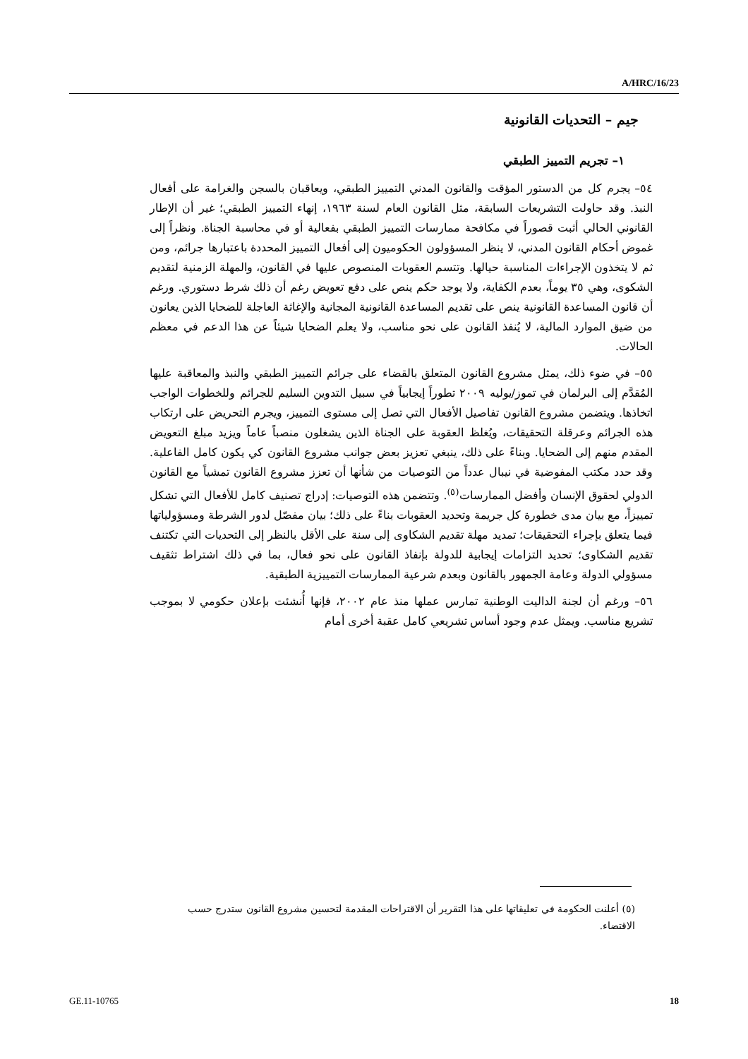A/HRC/16/23
جيم – التحديات القانونية
١– تجريم التمييز الطبقي
٥٤– يجرم كل من الدستور المؤقت والقانون المدني التمييز الطبقي، ويعاقبان بالسجن والغرامة على أفعال النبذ. وقد حاولت التشريعات السابقة، مثل القانون العام لسنة ١٩٦٣، إنهاء التمييز الطبقي؛ غير أن الإطار القانوني الحالي أثبت قصوراً في مكافحة ممارسات التمييز الطبقي بفعالية أو في محاسبة الجناة. ونظراً إلى غموض أحكام القانون المدني، لا ينظر المسؤولون الحكوميون إلى أفعال التمييز المحددة باعتبارها جرائم، ومن ثم لا يتخذون الإجراءات المناسبة حيالها. وتتسم العقوبات المنصوص عليها في القانون، والمهلة الزمنية لتقديم الشكوى، وهي ٣٥ يوماً، بعدم الكفاية، ولا يوجد حكم ينص على دفع تعويض رغم أن ذلك شرط دستوري. ورغم أن قانون المساعدة القانونية ينص على تقديم المساعدة القانونية المجانية والإغاثة العاجلة للضحايا الذين يعانون من ضيق الموارد المالية، لا يُنفذ القانون على نحو مناسب، ولا يعلم الضحايا شيئاً عن هذا الدعم في معظم الحالات.
٥٥– في ضوء ذلك، يمثل مشروع القانون المتعلق بالقضاء على جرائم التمييز الطبقي والنبذ والمعاقبة عليها المُقدَّم إلى البرلمان في تموز/يوليه ٢٠٠٩ تطوراً إيجابياً في سبيل التدوين السليم للجرائم وللخطوات الواجب اتخاذها. ويتضمن مشروع القانون تفاصيل الأفعال التي تصل إلى مستوى التمييز، ويجرم التحريض على ارتكاب هذه الجرائم وعرقلة التحقيقات، ويُغلظ العقوبة على الجناة الذين يشغلون منصباً عاماً ويزيد مبلغ التعويض المقدم منهم إلى الضحايا. وبناءً على ذلك، ينبغي تعزيز بعض جوانب مشروع القانون كي يكون كامل الفاعلية. وقد حدد مكتب المفوضية في نيبال عدداً من التوصيات من شأنها أن تعزز مشروع القانون تمشياً مع القانون الدولي لحقوق الإنسان وأفضل الممارسات<sup>(٥)</sup>. وتتضمن هذه التوصيات: إدراج تصنيف كامل للأفعال التي تشكل تمييزاً، مع بيان مدى خطورة كل جريمة وتحديد العقوبات بناءً على ذلك؛ بيان مفصّل لدور الشرطة ومسؤولياتها فيما يتعلق بإجراء التحقيقات؛ تمديد مهلة تقديم الشكاوى إلى سنة على الأقل بالنظر إلى التحديات التي تكتنف تقديم الشكاوى؛ تحديد التزامات إيجابية للدولة بإنفاذ القانون على نحو فعال، بما في ذلك اشتراط تثقيف مسؤولي الدولة وعامة الجمهور بالقانون وبعدم شرعية الممارسات التمييزية الطبقية.
٥٦– ورغم أن لجنة الداليت الوطنية تمارس عملها منذ عام ٢٠٠٢، فإنها أُنشئت بإعلان حكومي لا بموجب تشريع مناسب. ويمثل عدم وجود أساس تشريعي كامل عقبة أخرى أمام
(٥) أعلنت الحكومة في تعليقاتها على هذا التقرير أن الاقتراحات المقدمة لتحسين مشروع القانون ستدرج حسب الاقتضاء.
GE.11-10765 18